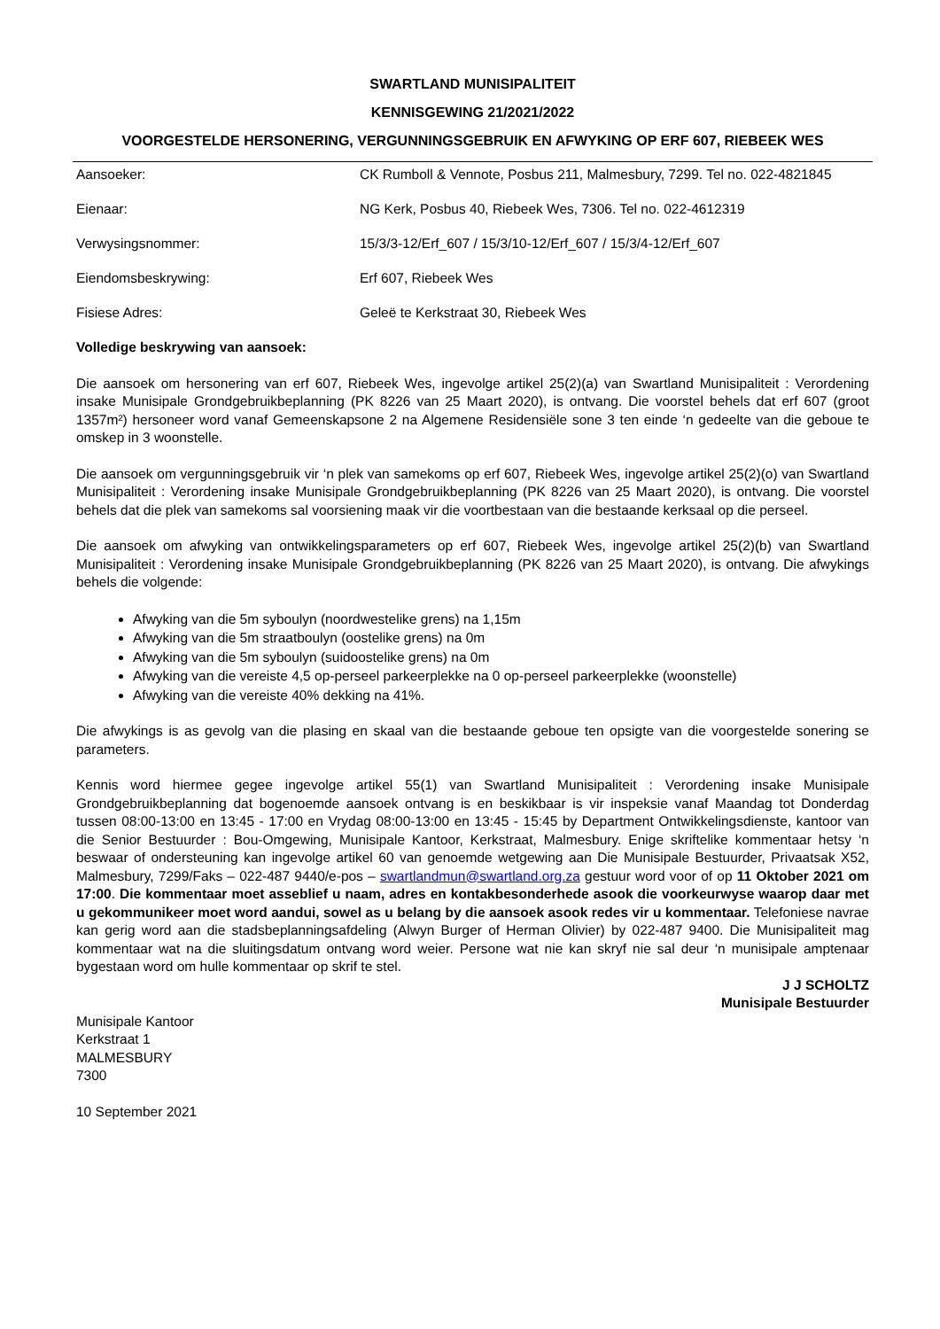SWARTLAND MUNISIPALITEIT
KENNISGEWING 21/2021/2022
VOORGESTELDE HERSONERING, VERGUNNINGSGEBRUIK EN AFWYKING OP ERF 607, RIEBEEK WES
| Aansoeker: | CK Rumboll & Vennote, Posbus 211, Malmesbury, 7299. Tel no. 022-4821845 |
| Eienaar: | NG Kerk, Posbus 40, Riebeek Wes, 7306. Tel no. 022-4612319 |
| Verwysingsnommer: | 15/3/3-12/Erf_607 / 15/3/10-12/Erf_607 / 15/3/4-12/Erf_607 |
| Eiendomsbeskrywing: | Erf 607, Riebeek Wes |
| Fisiese Adres: | Geleë te Kerkstraat 30, Riebeek Wes |
Volledige beskrywing van aansoek:
Die aansoek om hersonering van erf 607, Riebeek Wes, ingevolge artikel 25(2)(a) van Swartland Munisipaliteit : Verordening insake Munisipale Grondgebruikbeplanning (PK 8226 van 25 Maart 2020), is ontvang. Die voorstel behels dat erf 607 (groot 1357m²) hersoneer word vanaf Gemeenskapsone 2 na Algemene Residensiële sone 3 ten einde ‘n gedeelte van die geboue te omskep in 3 woonstelle.
Die aansoek om vergunningsgebruik vir ‘n plek van samekoms op erf 607, Riebeek Wes, ingevolge artikel 25(2)(o) van Swartland Munisipaliteit : Verordening insake Munisipale Grondgebruikbeplanning (PK 8226 van 25 Maart 2020), is ontvang. Die voorstel behels dat die plek van samekoms sal voorsiening maak vir die voortbestaan van die bestaande kerksaal op die perseel.
Die aansoek om afwyking van ontwikkelingsparameters op erf 607, Riebeek Wes, ingevolge artikel 25(2)(b) van Swartland Munisipaliteit : Verordening insake Munisipale Grondgebruikbeplanning (PK 8226 van 25 Maart 2020), is ontvang. Die afwykings behels die volgende:
Afwyking van die 5m syboulyn (noordwestelike grens) na 1,15m
Afwyking van die 5m straatboulyn (oostelike grens) na 0m
Afwyking van die 5m syboulyn (suidoostelike grens) na 0m
Afwyking van die vereiste 4,5 op-perseel parkeerplekke na 0 op-perseel parkeerplekke (woonstelle)
Afwyking van die vereiste 40% dekking na 41%.
Die afwykings is as gevolg van die plasing en skaal van die bestaande geboue ten opsigte van die voorgestelde sonering se parameters.
Kennis word hiermee gegee ingevolge artikel 55(1) van Swartland Munisipaliteit : Verordening insake Munisipale Grondgebruikbeplanning dat bogenoemde aansoek ontvang is en beskikbaar is vir inspeksie vanaf Maandag tot Donderdag tussen 08:00-13:00 en 13:45 - 17:00 en Vrydag 08:00-13:00 en 13:45 - 15:45 by Department Ontwikkelingsdienste, kantoor van die Senior Bestuurder : Bou-Omgewing, Munisipale Kantoor, Kerkstraat, Malmesbury. Enige skriftelike kommentaar hetsy ‘n beswaar of ondersteuning kan ingevolge artikel 60 van genoemde wetgewing aan Die Munisipale Bestuurder, Privaatsak X52, Malmesbury, 7299/Faks – 022-487 9440/e-pos – swartlandmun@swartland.org.za gestuur word voor of op 11 Oktober 2021 om 17:00. Die kommentaar moet asseblief u naam, adres en kontakbesonderhede asook die voorkeurwyse waarop daar met u gekommunikeer moet word aandui, sowel as u belang by die aansoek asook redes vir u kommentaar. Telefoniese navrae kan gerig word aan die stadsbeplanningsafdeling (Alwyn Burger of Herman Olivier) by 022-487 9400. Die Munisipaliteit mag kommentaar wat na die sluitingsdatum ontvang word weier. Persone wat nie kan skryf nie sal deur ‘n munisipale amptenaar bygestaan word om hulle kommentaar op skrif te stel.
J J SCHOLTZ
Munisipale Bestuurder
Munisipale Kantoor
Kerkstraat 1
MALMESBURY
7300
10 September 2021